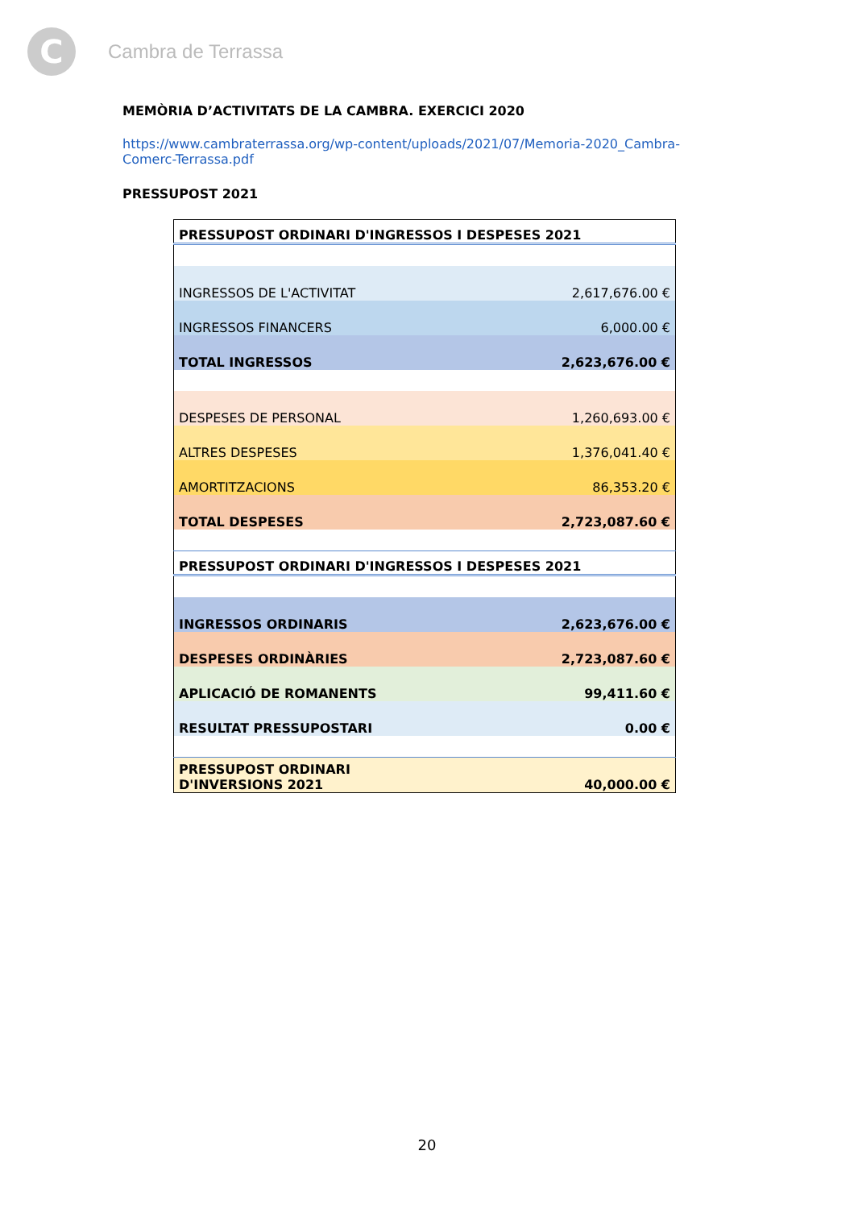C
Cambra de Terrassa
MEMÒRIA D’ACTIVITATS DE LA CAMBRA. EXERCICI 2020
https://www.cambraterrassa.org/wp-content/uploads/2021/07/Memoria-2020_Cambra-Comerc-Terrassa.pdf
PRESSUPOST 2021
| PRESSUPOST ORDINARI D'INGRESSOS I DESPESES 2021 | |
| INGRESSOS DE L'ACTIVITAT | 2,617,676.00 € |
| INGRESSOS FINANCERS | 6,000.00 € |
| TOTAL INGRESSOS | 2,623,676.00 € |
| DESPESES DE PERSONAL | 1,260,693.00 € |
| ALTRES DESPESES | 1,376,041.40 € |
| AMORTITZACIONS | 86,353.20 € |
| TOTAL DESPESES | 2,723,087.60 € |
| PRESSUPOST ORDINARI D'INGRESSOS I DESPESES 2021 | |
| INGRESSOS ORDINARIS | 2,623,676.00 € |
| DESPESES ORDINÀRIES | 2,723,087.60 € |
| APLICACIÓ DE ROMANENTS | 99,411.60 € |
| RESULTAT PRESSUPOSTARI | 0.00 € |
| PRESSUPOST ORDINARI D'INVERSIONS 2021 | 40,000.00 € |
20